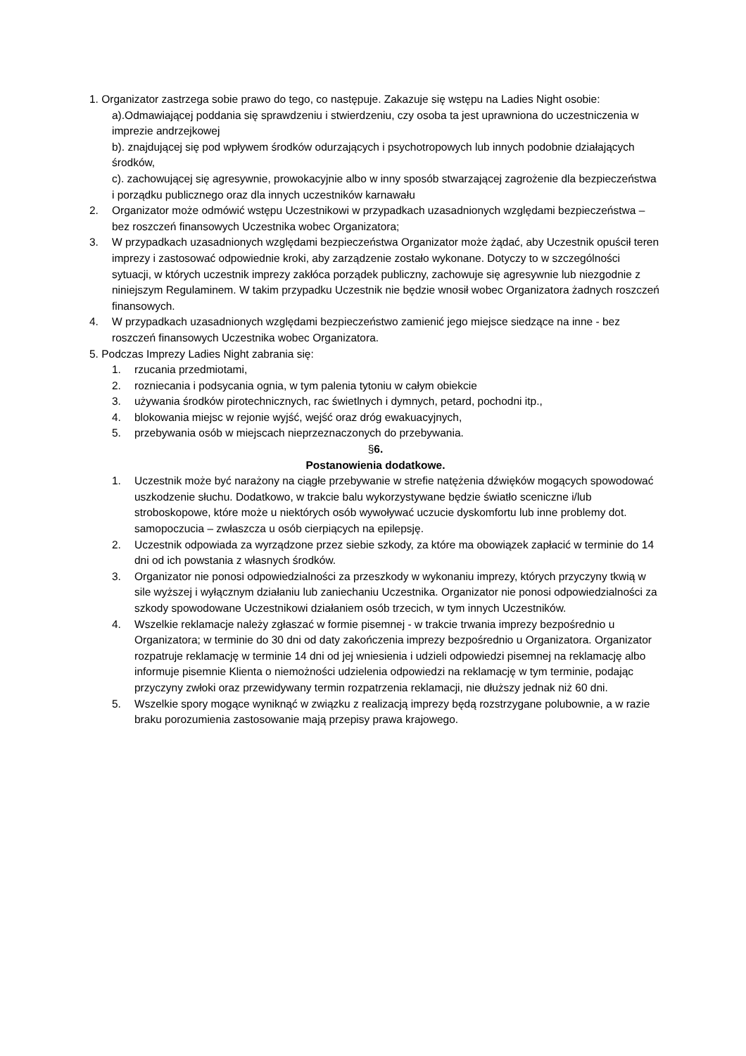1. Organizator zastrzega sobie prawo do tego, co następuje. Zakazuje się wstępu na Ladies Night osobie:
a).Odmawiającej poddania się sprawdzeniu i stwierdzeniu, czy osoba ta jest uprawniona do uczestniczenia w imprezie andrzejkowej
b). znajdującej się pod wpływem środków odurzających i psychotropowych lub innych podobnie działających środków,
c). zachowującej się agresywnie, prowokacyjnie albo w inny sposób stwarzającej zagrożenie dla bezpieczeństwa i porządku publicznego oraz dla innych uczestników karnawału
2. Organizator może odmówić wstępu Uczestnikowi w przypadkach uzasadnionych względami bezpieczeństwa – bez roszczeń finansowych Uczestnika wobec Organizatora;
3. W przypadkach uzasadnionych względami bezpieczeństwa Organizator może żądać, aby Uczestnik opuścił teren imprezy i zastosować odpowiednie kroki, aby zarządzenie zostało wykonane. Dotyczy to w szczególności sytuacji, w których uczestnik imprezy zakłóca porządek publiczny, zachowuje się agresywnie lub niezgodnie z niniejszym Regulaminem. W takim przypadku Uczestnik nie będzie wnosił wobec Organizatora żadnych roszczeń finansowych.
4. W przypadkach uzasadnionych względami bezpieczeństwo zamienić jego miejsce siedzące na inne - bez roszczeń finansowych Uczestnika wobec Organizatora.
5. Podczas Imprezy Ladies Night zabrania się:
1. rzucania przedmiotami,
2. rozniecania i podsycania ognia, w tym palenia tytoniu w całym obiekcie
3. używania środków pirotechnicznych, rac świetlnych i dymnych, petard, pochodni itp.,
4. blokowania miejsc w rejonie wyjść, wejść oraz dróg ewakuacyjnych,
5. przebywania osób w miejscach nieprzeznaczonych do przebywania.
§6.
Postanowienia dodatkowe.
1. Uczestnik może być narażony na ciągłe przebywanie w strefie natężenia dźwięków mogących spowodować uszkodzenie słuchu. Dodatkowo, w trakcie balu wykorzystywane będzie światło sceniczne i/lub stroboskopowe, które może u niektórych osób wywoływać uczucie dyskomfortu lub inne problemy dot. samopoczucia – zwłaszcza u osób cierpiących na epilepsję.
2. Uczestnik odpowiada za wyrządzone przez siebie szkody, za które ma obowiązek zapłacić w terminie do 14 dni od ich powstania z własnych środków.
3. Organizator nie ponosi odpowiedzialności za przeszkody w wykonaniu imprezy, których przyczyny tkwią w sile wyższej i wyłącznym działaniu lub zaniechaniu Uczestnika. Organizator nie ponosi odpowiedzialności za szkody spowodowane Uczestnikowi działaniem osób trzecich, w tym innych Uczestników.
4. Wszelkie reklamacje należy zgłaszać w formie pisemnej - w trakcie trwania imprezy bezpośrednio u Organizatora; w terminie do 30 dni od daty zakończenia imprezy bezpośrednio u Organizatora. Organizator rozpatruje reklamację w terminie 14 dni od jej wniesienia i udzieli odpowiedzi pisemnej na reklamację albo informuje pisemnie Klienta o niemożności udzielenia odpowiedzi na reklamację w tym terminie, podając przyczyny zwłoki oraz przewidywany termin rozpatrzenia reklamacji, nie dłuższy jednak niż 60 dni.
5. Wszelkie spory mogące wyniknąć w związku z realizacją imprezy będą rozstrzygane polubownie, a w razie braku porozumienia zastosowanie mają przepisy prawa krajowego.